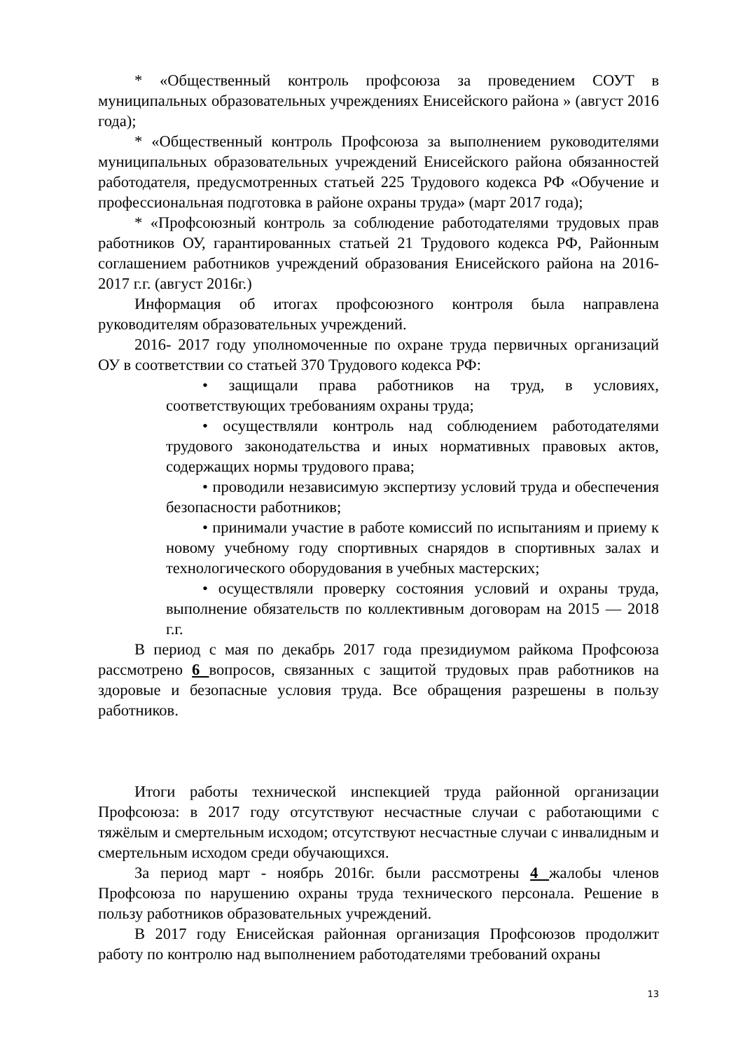* «Общественный контроль профсоюза за проведением СОУТ в муниципальных образовательных учреждениях Енисейского района » (август 2016 года);
* «Общественный контроль Профсоюза за выполнением руководителями муниципальных образовательных учреждений Енисейского района обязанностей работодателя, предусмотренных статьей 225 Трудового кодекса РФ «Обучение и профессиональная подготовка в районе охраны труда» (март 2017 года);
* «Профсоюзный контроль за соблюдение работодателями трудовых прав работников ОУ, гарантированных статьей 21 Трудового кодекса РФ, Районным соглашением работников учреждений образования Енисейского района на 2016- 2017 г.г. (август 2016г.)
Информация об итогах профсоюзного контроля была направлена руководителям образовательных учреждений.
2016- 2017 году уполномоченные по охране труда первичных организаций ОУ в соответствии со статьей 370 Трудового кодекса РФ:
• защищали права работников на труд, в условиях, соответствующих требованиям охраны труда;
• осуществляли контроль над соблюдением работодателями трудового законодательства и иных нормативных правовых актов, содержащих нормы трудового права;
• проводили независимую экспертизу условий труда и обеспечения безопасности работников;
• принимали участие в работе комиссий по испытаниям и приему к новому учебному году спортивных снарядов в спортивных залах и технологического оборудования в учебных мастерских;
• осуществляли проверку состояния условий и охраны труда, выполнение обязательств по коллективным договорам на 2015 — 2018 г.г.
В период с мая по декабрь 2017 года президиумом райкома Профсоюза рассмотрено 6 вопросов, связанных с защитой трудовых прав работников на здоровые и безопасные условия труда. Все обращения разрешены в пользу работников.
Итоги работы технической инспекцией труда районной организации Профсоюза: в 2017 году отсутствуют несчастные случаи с работающими с тяжёлым и смертельным исходом; отсутствуют несчастные случаи с инвалидным и смертельным исходом среди обучающихся.
За период март - ноябрь 2016г. были рассмотрены 4 жалобы членов Профсоюза по нарушению охраны труда технического персонала. Решение в пользу работников образовательных учреждений.
В 2017 году Енисейская районная организация Профсоюзов продолжит работу по контролю над выполнением работодателями требований охраны
13